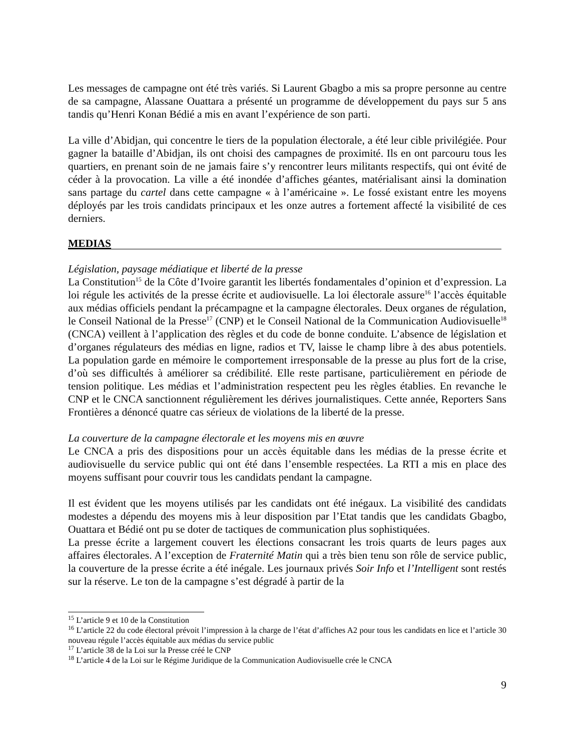Les messages de campagne ont été très variés. Si Laurent Gbagbo a mis sa propre personne au centre de sa campagne, Alassane Ouattara a présenté un programme de développement du pays sur 5 ans tandis qu’Henri Konan Bédié a mis en avant l’expérience de son parti.
La ville d’Abidjan, qui concentre le tiers de la population électorale, a été leur cible privilégiée. Pour gagner la bataille d’Abidjan, ils ont choisi des campagnes de proximité. Ils en ont parcouru tous les quartiers, en prenant soin de ne jamais faire s’y rencontrer leurs militants respectifs, qui ont évité de céder à la provocation. La ville a été inondée d’affiches géantes, matérialisant ainsi la domination sans partage du cartel dans cette campagne « à l’américaine ». Le fossé existant entre les moyens déployés par les trois candidats principaux et les onze autres a fortement affecté la visibilité de ces derniers.
MEDIAS
Législation, paysage médiatique et liberté de la presse
La Constitution<sup>15</sup> de la Côte d’Ivoire garantit les libertés fondamentales d’opinion et d’expression. La loi régule les activités de la presse écrite et audiovisuelle. La loi électorale assure<sup>16</sup> l’accès équitable aux médias officiels pendant la précampagne et la campagne électorales. Deux organes de régulation, le Conseil National de la Presse<sup>17</sup> (CNP) et le Conseil National de la Communication Audiovisuelle<sup>18</sup> (CNCA) veillent à l’application des règles et du code de bonne conduite. L’absence de législation et d’organes régulateurs des médias en ligne, radios et TV, laisse le champ libre à des abus potentiels. La population garde en mémoire le comportement irresponsable de la presse au plus fort de la crise, d’où ses difficultés à améliorer sa crédibilité. Elle reste partisane, particulièrement en période de tension politique. Les médias et l’administration respectent peu les règles établies. En revanche le CNP et le CNCA sanctionnent régulièrement les dérives journalistiques. Cette année, Reporters Sans Frontières a dénoncé quatre cas sérieux de violations de la liberté de la presse.
La couverture de la campagne électorale et les moyens mis en œuvre
Le CNCA a pris des dispositions pour un accès équitable dans les médias de la presse écrite et audiovisuelle du service public qui ont été dans l’ensemble respectées. La RTI a mis en place des moyens suffisant pour couvrir tous les candidats pendant la campagne.
Il est évident que les moyens utilisés par les candidats ont été inégaux. La visibilité des candidats modestes a dépendu des moyens mis à leur disposition par l’Etat tandis que les candidats Gbagbo, Ouattara et Bédié ont pu se doter de tactiques de communication plus sophistiquées.
La presse écrite a largement couvert les élections consacrant les trois quarts de leurs pages aux affaires électorales. A l’exception de Fraternité Matin qui a très bien tenu son rôle de service public, la couverture de la presse écrite a été inégale. Les journaux privés Soir Info et l’Intelligent sont restés sur la réserve. Le ton de la campagne s’est dégradé à partir de la
<sup>15</sup> L’article 9 et 10 de la Constitution
<sup>16</sup> L’article 22 du code électoral prévoit l’impression à la charge de l’état d’affiches A2 pour tous les candidats en lice et l’article 30 nouveau régule l’accès équitable aux médias du service public
<sup>17</sup> L’article 38 de la Loi sur la Presse créé le CNP
<sup>18</sup> L’article 4 de la Loi sur le Régime Juridique de la Communication Audiovisuelle crée le CNCA
9